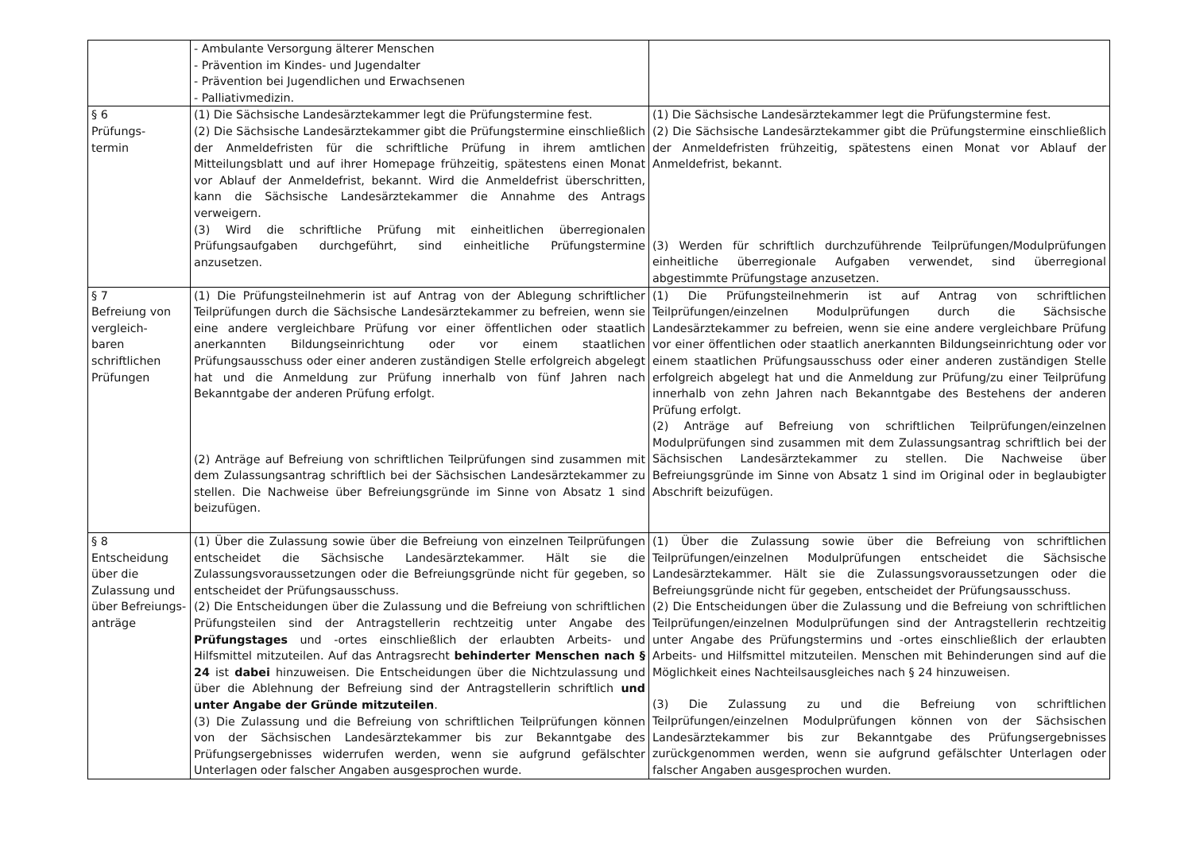| | - Ambulante Versorgung älterer Menschen - Prävention im Kindes- und Jugendalter - Prävention bei Jugendlichen und Erwachsenen - Palliativmedizin. | |
| § 6 Prüfungs- termin | (1) Die Sächsische Landesärztekammer legt die Prüfungstermine fest. (2) Die Sächsische Landesärztekammer gibt die Prüfungstermine einschließlich der Anmeldefristen für die schriftliche Prüfung in ihrem amtlichen Mitteilungsblatt und auf ihrer Homepage frühzeitig, spätestens einen Monat vor Ablauf der Anmeldefrist, bekannt. Wird die Anmeldefrist überschritten, kann die Sächsische Landesärztekammer die Annahme des Antrags verweigern. (3) Wird die schriftliche Prüfung mit einheitlichen überregionalen Prüfungsaufgaben durchgeführt, sind einheitliche Prüfungstermine anzusetzen. | (1) Die Sächsische Landesärztekammer legt die Prüfungstermine fest. (2) Die Sächsische Landesärztekammer gibt die Prüfungstermine einschließlich der Anmeldefristen frühzeitig, spätestens einen Monat vor Ablauf der Anmeldefrist, bekannt. (3) Werden für schriftlich durchzuführende Teilprüfungen/Modulprüfungen einheitliche überregionale Aufgaben verwendet, sind überregional abgestimmte Prüfungstage anzusetzen. |
| § 7 Befreiung von vergleich- baren schriftlichen Prüfungen | (1) Die Prüfungsteilnehmerin ist auf Antrag von der Ablegung schriftlicher Teilprüfungen durch die Sächsische Landesärztekammer zu befreien, wenn sie eine andere vergleichbare Prüfung vor einer öffentlichen oder staatlich anerkannten Bildungseinrichtung oder vor einem staatlichen Prüfungsausschuss oder einer anderen zuständigen Stelle erfolgreich abgelegt hat und die Anmeldung zur Prüfung innerhalb von fünf Jahren nach Bekanntgabe der anderen Prüfung erfolgt. (2) Anträge auf Befreiung von schriftlichen Teilprüfungen sind zusammen mit dem Zulassungsantrag schriftlich bei der Sächsischen Landesärztekammer zu stellen. Die Nachweise über Befreiungsgründe im Sinne von Absatz 1 sind beizufügen. | (1) Die Prüfungsteilnehmerin ist auf Antrag von schriftlichen Teilprüfungen/einzelnen Modulprüfungen durch die Sächsische Landesärztekammer zu befreien, wenn sie eine andere vergleichbare Prüfung vor einer öffentlichen oder staatlich anerkannten Bildungseinrichtung oder vor einem staatlichen Prüfungsausschuss oder einer anderen zuständigen Stelle erfolgreich abgelegt hat und die Anmeldung zur Prüfung/zu einer Teilprüfung innerhalb von zehn Jahren nach Bekanntgabe des Bestehens der anderen Prüfung erfolgt. (2) Anträge auf Befreiung von schriftlichen Teilprüfungen/einzelnen Modulprüfungen sind zusammen mit dem Zulassungsantrag schriftlich bei der Sächsischen Landesärztekammer zu stellen. Die Nachweise über Befreiungsgründe im Sinne von Absatz 1 sind im Original oder in beglaubigter Abschrift beizufügen. |
| § 8 Entscheidung über die Zulassung und über Befreiungs- anträge | (1) Über die Zulassung sowie über die Befreiung von einzelnen Teilprüfungen entscheidet die Sächsische Landesärztekammer. Hält sie die Zulassungsvoraussetzungen oder die Befreiungsgründe nicht für gegeben, so entscheidet der Prüfungsausschuss. (2) Die Entscheidungen über die Zulassung und die Befreiung von schriftlichen Prüfungsteilen sind der Antragstellerin rechtzeitig unter Angabe des Prüfungstages und -ortes einschließlich der erlaubten Arbeits- und Hilfsmittel mitzuteilen. Auf das Antragsrecht behinderter Menschen nach § 24 ist dabei hinzuweisen. Die Entscheidungen über die Nichtzulassung und über die Ablehnung der Befreiung sind der Antragstellerin schriftlich und unter Angabe der Gründe mitzuteilen . (3) Die Zulassung und die Befreiung von schriftlichen Teilprüfungen können von der Sächsischen Landesärztekammer bis zur Bekanntgabe des Prüfungsergebnisses widerrufen werden, wenn sie aufgrund gefälschter Unterlagen oder falscher Angaben ausgesprochen wurde. | (1) Über die Zulassung sowie über die Befreiung von schriftlichen Teilprüfungen/einzelnen Modulprüfungen entscheidet die Sächsische Landesärztekammer. Hält sie die Zulassungsvoraussetzungen oder die Befreiungsgründe nicht für gegeben, entscheidet der Prüfungsausschuss. (2) Die Entscheidungen über die Zulassung und die Befreiung von schriftlichen Teilprüfungen/einzelnen Modulprüfungen sind der Antragstellerin rechtzeitig unter Angabe des Prüfungstermins und -ortes einschließlich der erlaubten Arbeits- und Hilfsmittel mitzuteilen. Menschen mit Behinderungen sind auf die Möglichkeit eines Nachteilsausgleiches nach § 24 hinzuweisen. (3) Die Zulassung zu und die Befreiung von schriftlichen Teilprüfungen/einzelnen Modulprüfungen können von der Sächsischen Landesärztekammer bis zur Bekanntgabe des Prüfungsergebnisses zurückgenommen werden, wenn sie aufgrund gefälschter Unterlagen oder falscher Angaben ausgesprochen wurden. |